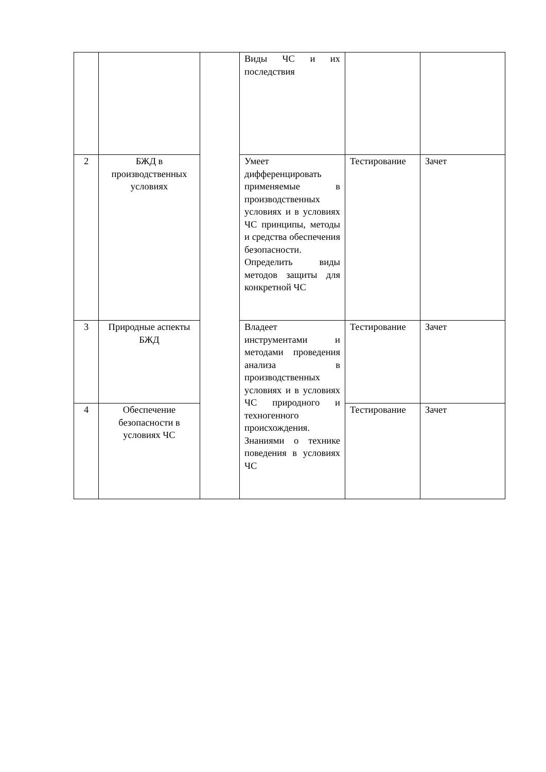| | | | Виды ЧС и их последствия | | |
| 2 | БЖД в производственных условиях | | Умеет дифференцировать применяемые в производственных условиях и в условиях ЧС принципы, методы и средства обеспечения безопасности. Определить виды методов защиты для конкретной ЧС | Тестирование | Зачет |
| 3 | Природные аспекты БЖД | | Владеет инструментами и методами проведения анализа в производственных условиях и в условиях ЧС природного и техногенного происхождения. Знаниями о технике поведения в условиях ЧС | Тестирование | Зачет |
| 4 | Обеспечение безопасности в условиях ЧС | | | Тестирование | Зачет |